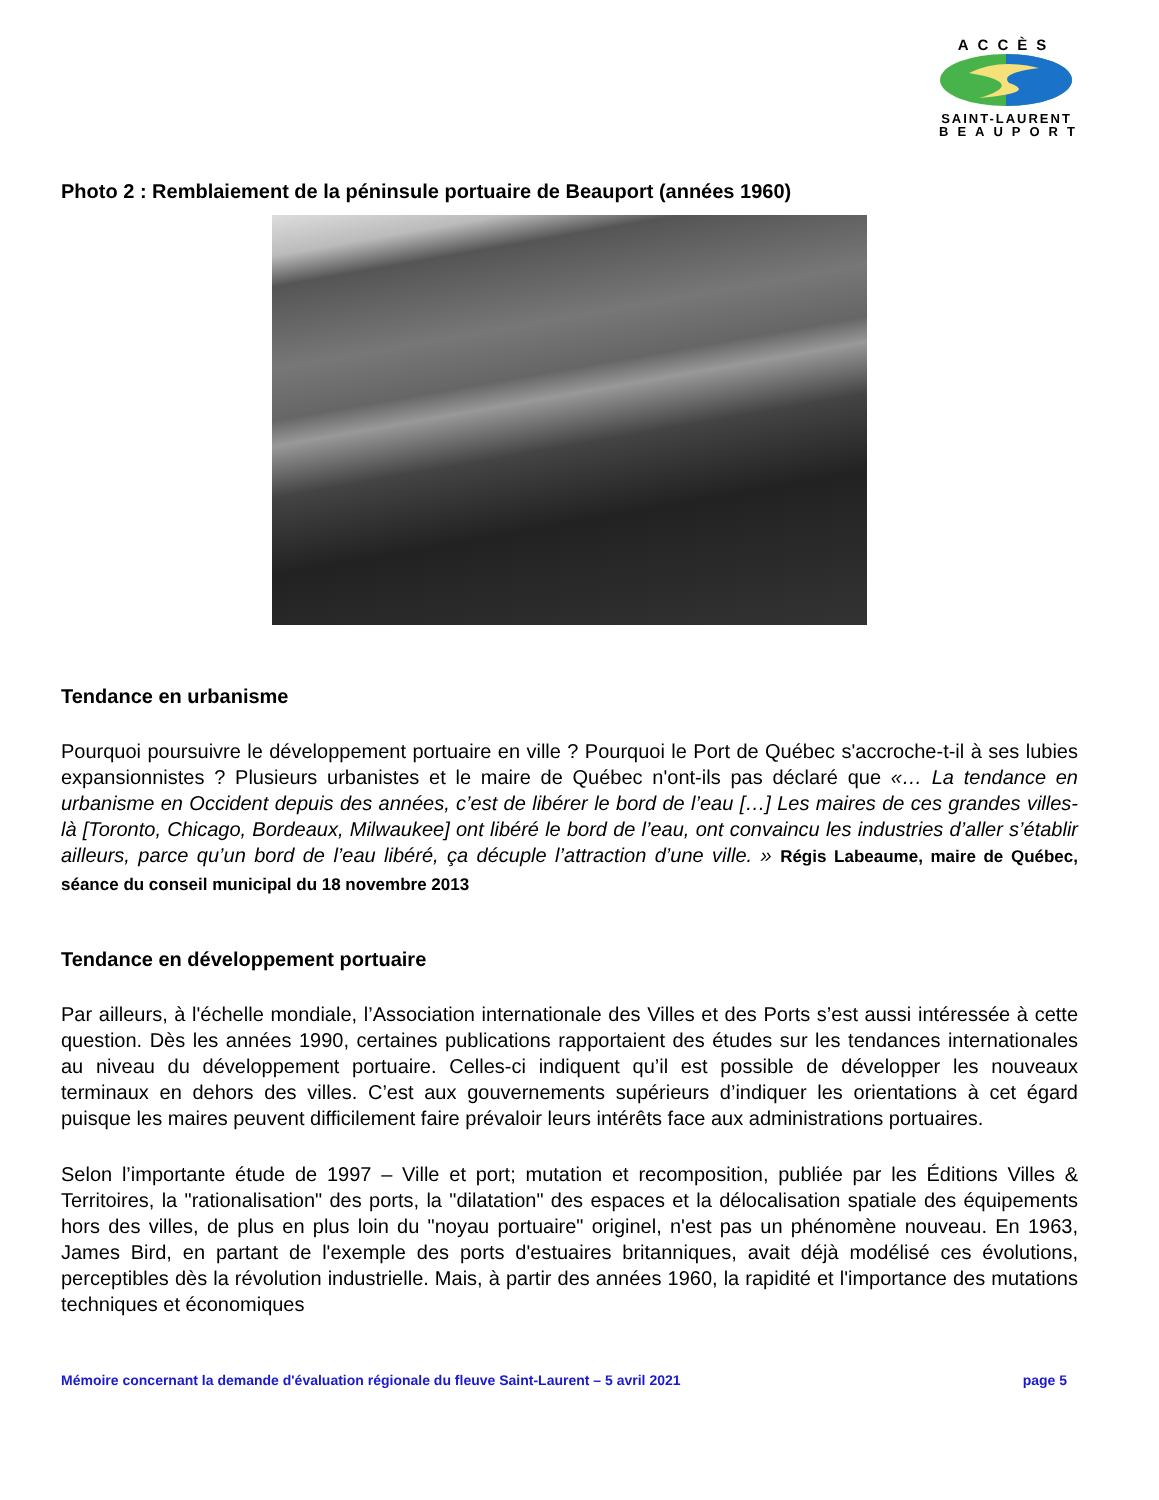ACCÈS
SAINT-LAURENT
BEAUPORT
Photo 2 : Remblaiement de la péninsule portuaire de Beauport (années 1960)
Tendance en urbanisme
Pourquoi poursuivre le développement portuaire en ville ? Pourquoi le Port de Québec s'accroche-t-il à ses lubies expansionnistes ? Plusieurs urbanistes et le maire de Québec n'ont-ils pas déclaré que «… La tendance en urbanisme en Occident depuis des années, c’est de libérer le bord de l’eau […] Les maires de ces grandes villes-là [Toronto, Chicago, Bordeaux, Milwaukee] ont libéré le bord de l’eau, ont convaincu les industries d’aller s’établir ailleurs, parce qu’un bord de l’eau libéré, ça décuple l’attraction d’une ville. » Régis Labeaume, maire de Québec, séance du conseil municipal du 18 novembre 2013
Tendance en développement portuaire
Par ailleurs, à l'échelle mondiale, l’Association internationale des Villes et des Ports s’est aussi intéressée à cette question. Dès les années 1990, certaines publications rapportaient des études sur les tendances internationales au niveau du développement portuaire. Celles-ci indiquent qu’il est possible de développer les nouveaux terminaux en dehors des villes. C’est aux gouvernements supérieurs d’indiquer les orientations à cet égard puisque les maires peuvent difficilement faire prévaloir leurs intérêts face aux administrations portuaires.
Selon l’importante étude de 1997 – Ville et port; mutation et recomposition, publiée par les Éditions Villes & Territoires, la "rationalisation" des ports, la "dilatation" des espaces et la délocalisation spatiale des équipements hors des villes, de plus en plus loin du "noyau portuaire" originel, n'est pas un phénomène nouveau. En 1963, James Bird, en partant de l'exemple des ports d'estuaires britanniques, avait déjà modélisé ces évolutions, perceptibles dès la révolution industrielle. Mais, à partir des années 1960, la rapidité et l'importance des mutations techniques et économiques
Mémoire concernant la demande d'évaluation régionale du fleuve Saint-Laurent – 5 avril 2021 page 5